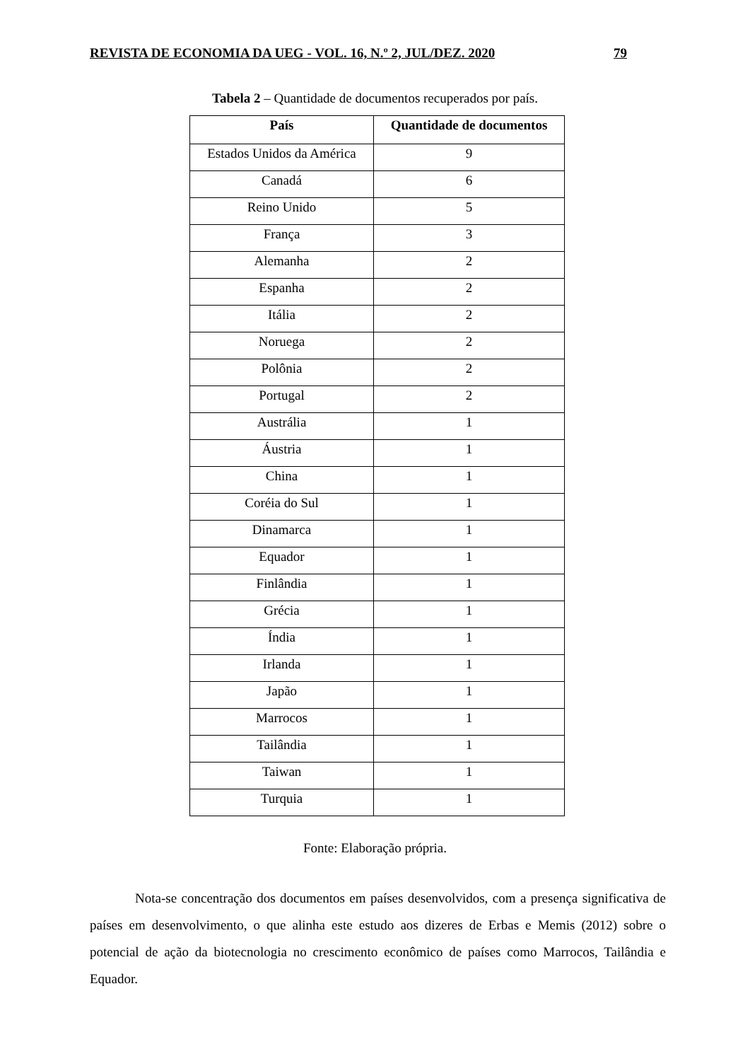REVISTA DE ECONOMIA DA UEG - VOL. 16, N.º 2, JUL/DEZ. 2020 79
Tabela 2 – Quantidade de documentos recuperados por país.
| País | Quantidade de documentos |
| --- | --- |
| Estados Unidos da América | 9 |
| Canadá | 6 |
| Reino Unido | 5 |
| França | 3 |
| Alemanha | 2 |
| Espanha | 2 |
| Itália | 2 |
| Noruega | 2 |
| Polônia | 2 |
| Portugal | 2 |
| Austrália | 1 |
| Áustria | 1 |
| China | 1 |
| Coréia do Sul | 1 |
| Dinamarca | 1 |
| Equador | 1 |
| Finlândia | 1 |
| Grécia | 1 |
| Índia | 1 |
| Irlanda | 1 |
| Japão | 1 |
| Marrocos | 1 |
| Tailândia | 1 |
| Taiwan | 1 |
| Turquia | 1 |
Fonte: Elaboração própria.
Nota-se concentração dos documentos em países desenvolvidos, com a presença significativa de países em desenvolvimento, o que alinha este estudo aos dizeres de Erbas e Memis (2012) sobre o potencial de ação da biotecnologia no crescimento econômico de países como Marrocos, Tailândia e Equador.